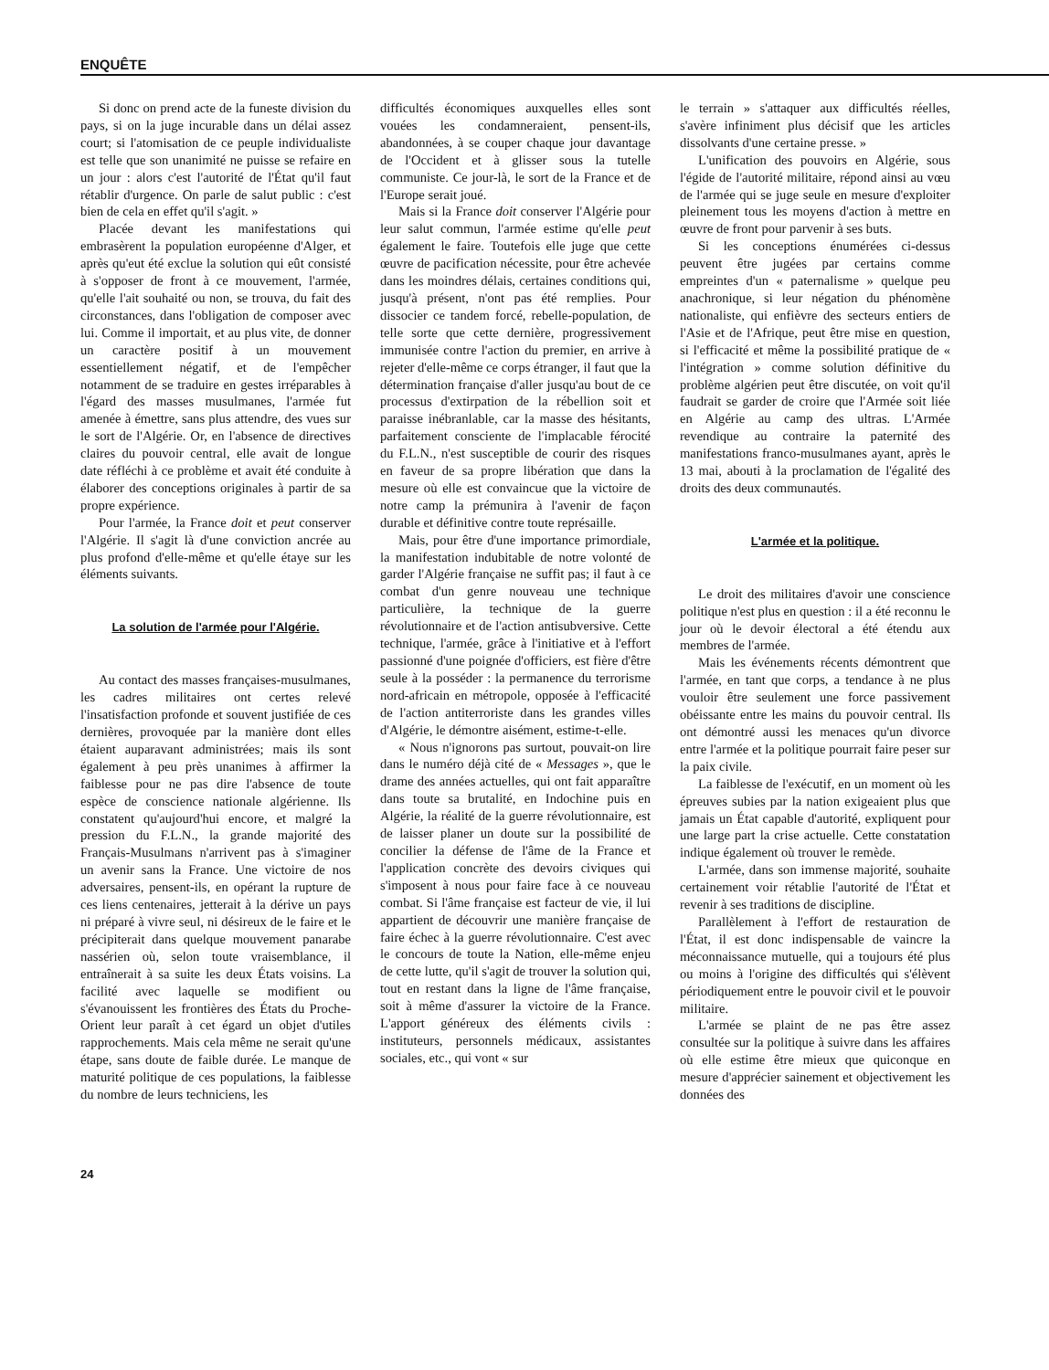ENQUÊTE
Si donc on prend acte de la funeste division du pays, si on la juge incurable dans un délai assez court; si l'atomisation de ce peuple individualiste est telle que son unanimité ne puisse se refaire en un jour : alors c'est l'autorité de l'État qu'il faut rétablir d'urgence. On parle de salut public : c'est bien de cela en effet qu'il s'agit. »
Placée devant les manifestations qui embrasèrent la population européenne d'Alger, et après qu'eut été exclue la solution qui eût consisté à s'opposer de front à ce mouvement, l'armée, qu'elle l'ait souhaité ou non, se trouva, du fait des circonstances, dans l'obligation de composer avec lui. Comme il importait, et au plus vite, de donner un caractère positif à un mouvement essentiellement négatif, et de l'empêcher notamment de se traduire en gestes irréparables à l'égard des masses musulmanes, l'armée fut amenée à émettre, sans plus attendre, des vues sur le sort de l'Algérie. Or, en l'absence de directives claires du pouvoir central, elle avait de longue date réfléchi à ce problème et avait été conduite à élaborer des conceptions originales à partir de sa propre expérience.
Pour l'armée, la France doit et peut conserver l'Algérie. Il s'agit là d'une conviction ancrée au plus profond d'elle-même et qu'elle étaye sur les éléments suivants.
La solution de l'armée pour l'Algérie.
Au contact des masses françaises-musulmanes, les cadres militaires ont certes relevé l'insatisfaction profonde et souvent justifiée de ces dernières, provoquée par la manière dont elles étaient auparavant administrées; mais ils sont également à peu près unanimes à affirmer la faiblesse pour ne pas dire l'absence de toute espèce de conscience nationale algérienne. Ils constatent qu'aujourd'hui encore, et malgré la pression du F.L.N., la grande majorité des Français-Musulmans n'arrivent pas à s'imaginer un avenir sans la France. Une victoire de nos adversaires, pensent-ils, en opérant la rupture de ces liens centenaires, jetterait à la dérive un pays ni préparé à vivre seul, ni désireux de le faire et le précipiterait dans quelque mouvement panarabe nassérien où, selon toute vraisemblance, il entraînerait à sa suite les deux États voisins. La facilité avec laquelle se modifient ou s'évanouissent les frontières des États du Proche-Orient leur paraît à cet égard un objet d'utiles rapprochements. Mais cela même ne serait qu'une étape, sans doute de faible durée. Le manque de maturité politique de ces populations, la faiblesse du nombre de leurs techniciens, les
difficultés économiques auxquelles elles sont vouées les condamneraient, pensent-ils, abandonnées, à se couper chaque jour davantage de l'Occident et à glisser sous la tutelle communiste. Ce jour-là, le sort de la France et de l'Europe serait joué.
Mais si la France doit conserver l'Algérie pour leur salut commun, l'armée estime qu'elle peut également le faire. Toutefois elle juge que cette œuvre de pacification nécessite, pour être achevée dans les moindres délais, certaines conditions qui, jusqu'à présent, n'ont pas été remplies. Pour dissocier ce tandem forcé, rebelle-population, de telle sorte que cette dernière, progressivement immunisée contre l'action du premier, en arrive à rejeter d'elle-même ce corps étranger, il faut que la détermination française d'aller jusqu'au bout de ce processus d'extirpation de la rébellion soit et paraisse inébranlable, car la masse des hésitants, parfaitement consciente de l'implacable férocité du F.L.N., n'est susceptible de courir des risques en faveur de sa propre libération que dans la mesure où elle est convaincue que la victoire de notre camp la prémunira à l'avenir de façon durable et définitive contre toute représaille.
Mais, pour être d'une importance primordiale, la manifestation indubitable de notre volonté de garder l'Algérie française ne suffit pas; il faut à ce combat d'un genre nouveau une technique particulière, la technique de la guerre révolutionnaire et de l'action antisubversive. Cette technique, l'armée, grâce à l'initiative et à l'effort passionné d'une poignée d'officiers, est fière d'être seule à la posséder : la permanence du terrorisme nord-africain en métropole, opposée à l'efficacité de l'action antiterroriste dans les grandes villes d'Algérie, le démontre aisément, estime-t-elle.
« Nous n'ignorons pas surtout, pouvait-on lire dans le numéro déjà cité de « Messages », que le drame des années actuelles, qui ont fait apparaître dans toute sa brutalité, en Indochine puis en Algérie, la réalité de la guerre révolutionnaire, est de laisser planer un doute sur la possibilité de concilier la défense de l'âme de la France et l'application concrète des devoirs civiques qui s'imposent à nous pour faire face à ce nouveau combat. Si l'âme française est facteur de vie, il lui appartient de découvrir une manière française de faire échec à la guerre révolutionnaire. C'est avec le concours de toute la Nation, elle-même enjeu de cette lutte, qu'il s'agit de trouver la solution qui, tout en restant dans la ligne de l'âme française, soit à même d'assurer la victoire de la France. L'apport généreux des éléments civils : instituteurs, personnels médicaux, assistantes sociales, etc., qui vont « sur
le terrain » s'attaquer aux difficultés réelles, s'avère infiniment plus décisif que les articles dissolvants d'une certaine presse. »
L'unification des pouvoirs en Algérie, sous l'égide de l'autorité militaire, répond ainsi au vœu de l'armée qui se juge seule en mesure d'exploiter pleinement tous les moyens d'action à mettre en œuvre de front pour parvenir à ses buts.
Si les conceptions énumérées ci-dessus peuvent être jugées par certains comme empreintes d'un « paternalisme » quelque peu anachronique, si leur négation du phénomène nationaliste, qui enfièvre des secteurs entiers de l'Asie et de l'Afrique, peut être mise en question, si l'efficacité et même la possibilité pratique de « l'intégration » comme solution définitive du problème algérien peut être discutée, on voit qu'il faudrait se garder de croire que l'Armée soit liée en Algérie au camp des ultras. L'Armée revendique au contraire la paternité des manifestations franco-musulmanes ayant, après le 13 mai, abouti à la proclamation de l'égalité des droits des deux communautés.
L'armée et la politique.
Le droit des militaires d'avoir une conscience politique n'est plus en question : il a été reconnu le jour où le devoir électoral a été étendu aux membres de l'armée.
Mais les événements récents démontrent que l'armée, en tant que corps, a tendance à ne plus vouloir être seulement une force passivement obéissante entre les mains du pouvoir central. Ils ont démontré aussi les menaces qu'un divorce entre l'armée et la politique pourrait faire peser sur la paix civile.
La faiblesse de l'exécutif, en un moment où les épreuves subies par la nation exigeaient plus que jamais un État capable d'autorité, expliquent pour une large part la crise actuelle. Cette constatation indique également où trouver le remède.
L'armée, dans son immense majorité, souhaite certainement voir rétablie l'autorité de l'État et revenir à ses traditions de discipline.
Parallèlement à l'effort de restauration de l'État, il est donc indispensable de vaincre la méconnaissance mutuelle, qui a toujours été plus ou moins à l'origine des difficultés qui s'élèvent périodiquement entre le pouvoir civil et le pouvoir militaire.
L'armée se plaint de ne pas être assez consultée sur la politique à suivre dans les affaires où elle estime être mieux que quiconque en mesure d'apprécier sainement et objectivement les données des
24